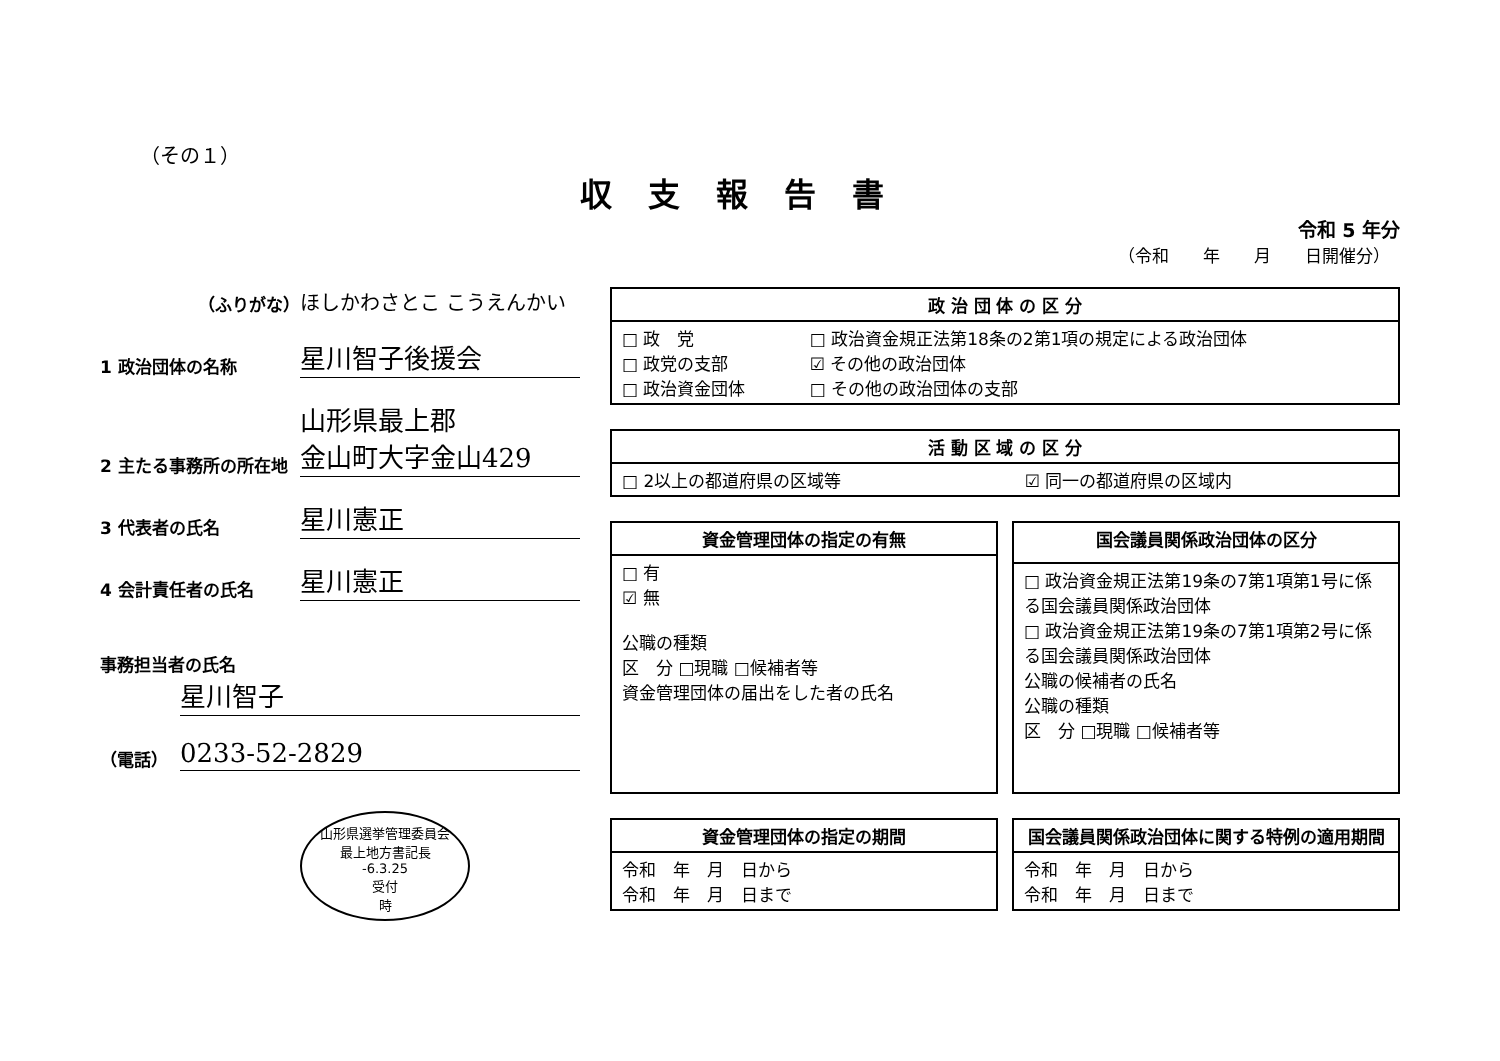（その１）
収支報告書
令和 5 年分
（令和　　年　　月　　日開催分）
（ふりがな）
ほしかわさとこ こうえんかい
1 政治団体の名称
星川智子後援会
2 主たる事務所の所在地
山形県最上郡
金山町大字金山429
3 代表者の氏名
星川憲正
4 会計責任者の氏名
星川憲正
事務担当者の氏名
星川智子
（電話）
0233-52-2829
山形県選挙管理委員会
最上地方書記長
-6.3.25
受付
時
| 政 治 団 体 の 区 分 | |
| --- | --- |
| □ 政 党 □ 政党の支部 □ 政治資金団体 | □ 政治資金規正法第18条の2第1項の規定による政治団体 ☑ その他の政治団体 □ その他の政治団体の支部 |
| 活 動 区 域 の 区 分 | |
| --- | --- |
| □ 2以上の都道府県の区域等 | ☑ 同一の都道府県の区域内 |
| 資金管理団体の指定の有無 |
| --- |
| □ 有 ☑ 無 公職の種類 区 分 □現職 □候補者等 資金管理団体の届出をした者の氏名 |
| 国会議員関係政治団体の区分 |
| --- |
| □ 政治資金規正法第19条の7第1項第1号に係る国会議員関係政治団体 □ 政治資金規正法第19条の7第1項第2号に係る国会議員関係政治団体 公職の候補者の氏名 公職の種類 区 分 □現職 □候補者等 |
| 資金管理団体の指定の期間 |
| --- |
| 令和 年 月 日から 令和 年 月 日まで |
| 国会議員関係政治団体に関する特例の適用期間 |
| --- |
| 令和 年 月 日から 令和 年 月 日まで |